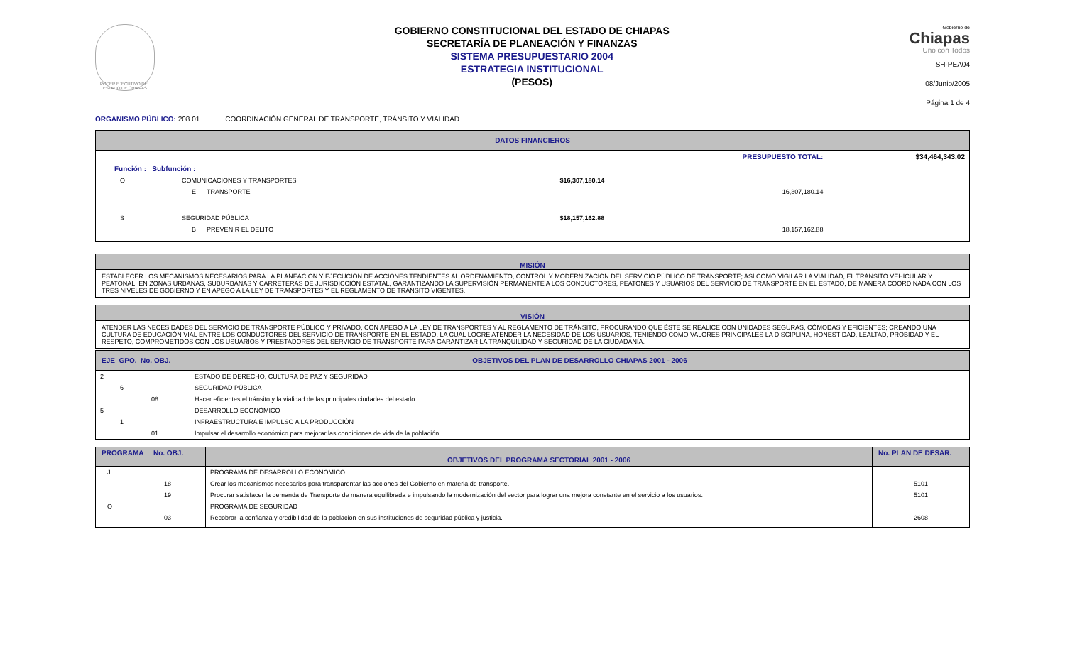PODER EJECUTIVO DEL ESTADO DE CHIAPAS
GOBIERNO CONSTITUCIONAL DEL ESTADO DE CHIAPAS
SECRETARÍA DE PLANEACIÓN Y FINANZAS
SISTEMA PRESUPUESTARIO 2004
ESTRATEGIA INSTITUCIONAL
(PESOS)
Gobierno de
Chiapas
Uno con Todos
SH-PEA04
08/Junio/2005
Página 1 de 4
ORGANISMO PÚBLICO: 208 01 COORDINACIÓN GENERAL DE TRANSPORTE, TRÁNSITO Y VIALIDAD
DATOS FINANCIEROS
| | | | PRESUPUESTO TOTAL: | $34,464,343.02 |
| Función : Subfunción : | | | | |
| O | COMUNICACIONES Y TRANSPORTES | $16,307,180.14 | | |
| | E TRANSPORTE | | 16,307,180.14 | |
| S | SEGURIDAD PÚBLICA | $18,157,162.88 | | |
| | B PREVENIR EL DELITO | | 18,157,162.88 | |
MISIÓN
ESTABLECER LOS MECANISMOS NECESARIOS PARA LA PLANEACIÓN Y EJECUCIÓN DE ACCIONES TENDIENTES AL ORDENAMIENTO, CONTROL Y MODERNIZACIÓN DEL SERVICIO PÚBLICO DE TRANSPORTE; ASÍ COMO VIGILAR LA VIALIDAD, EL TRÁNSITO VEHICULAR Y PEATONAL, EN ZONAS URBANAS, SUBURBANAS Y CARRETERAS DE JURISDICCIÓN ESTATAL, GARANTIZANDO LA SUPERVISIÓN PERMANENTE A LOS CONDUCTORES, PEATONES Y USUARIOS DEL SERVICIO DE TRANSPORTE EN EL ESTADO, DE MANERA COORDINADA CON LOS TRES NIVELES DE GOBIERNO Y EN APEGO A LA LEY DE TRANSPORTES Y EL REGLAMENTO DE TRÁNSITO VIGENTES.
VISIÓN
ATENDER LAS NECESIDADES DEL SERVICIO DE TRANSPORTE PÚBLICO Y PRIVADO, CON APEGO A LA LEY DE TRANSPORTES Y AL REGLAMENTO DE TRÁNSITO, PROCURANDO QUE ÉSTE SE REALICE CON UNIDADES SEGURAS, CÓMODAS Y EFICIENTES; CREANDO UNA CULTURA DE EDUCACIÓN VIAL ENTRE LOS CONDUCTORES DEL SERVICIO DE TRANSPORTE EN EL ESTADO, LA CUAL LOGRE ATENDER LA NECESIDAD DE LOS USUARIOS, TENIENDO COMO VALORES PRINCIPALES LA DISCIPLINA, HONESTIDAD, LEALTAD, PROBIDAD Y EL RESPETO, COMPROMETIDOS CON LOS USUARIOS Y PRESTADORES DEL SERVICIO DE TRANSPORTE PARA GARANTIZAR LA TRANQUILIDAD Y SEGURIDAD DE LA CIUDADANÍA.
| EJE GPO. No. OBJ. | OBJETIVOS DEL PLAN DE DESARROLLO CHIAPAS 2001 - 2006 |
| --- | --- |
| 2 | ESTADO DE DERECHO, CULTURA DE PAZ Y SEGURIDAD |
| 6 | SEGURIDAD PÚBLICA |
| 08 | Hacer eficientes el tránsito y la vialidad de las principales ciudades del estado. |
| 5 | DESARROLLO ECONÓMICO |
| 1 | INFRAESTRUCTURA E IMPULSO A LA PRODUCCIÓN |
| 01 | Impulsar el desarrollo económico para mejorar las condiciones de vida de la población. |
| PROGRAMA No. OBJ. | OBJETIVOS DEL PROGRAMA SECTORIAL 2001 - 2006 | No. PLAN DE DESAR. |
| --- | --- | --- |
| J | PROGRAMA DE DESARROLLO ECONOMICO | |
| 18 | Crear los mecanismos necesarios para transparentar las acciones del Gobierno en materia de transporte. | 5101 |
| 19 | Procurar satisfacer la demanda de Transporte de manera equilibrada e impulsando la modernización del sector para lograr una mejora constante en el servicio a los usuarios. | 5101 |
| O | PROGRAMA DE SEGURIDAD | |
| 03 | Recobrar la confianza y credibilidad de la población en sus instituciones de seguridad pública y justicia. | 2608 |